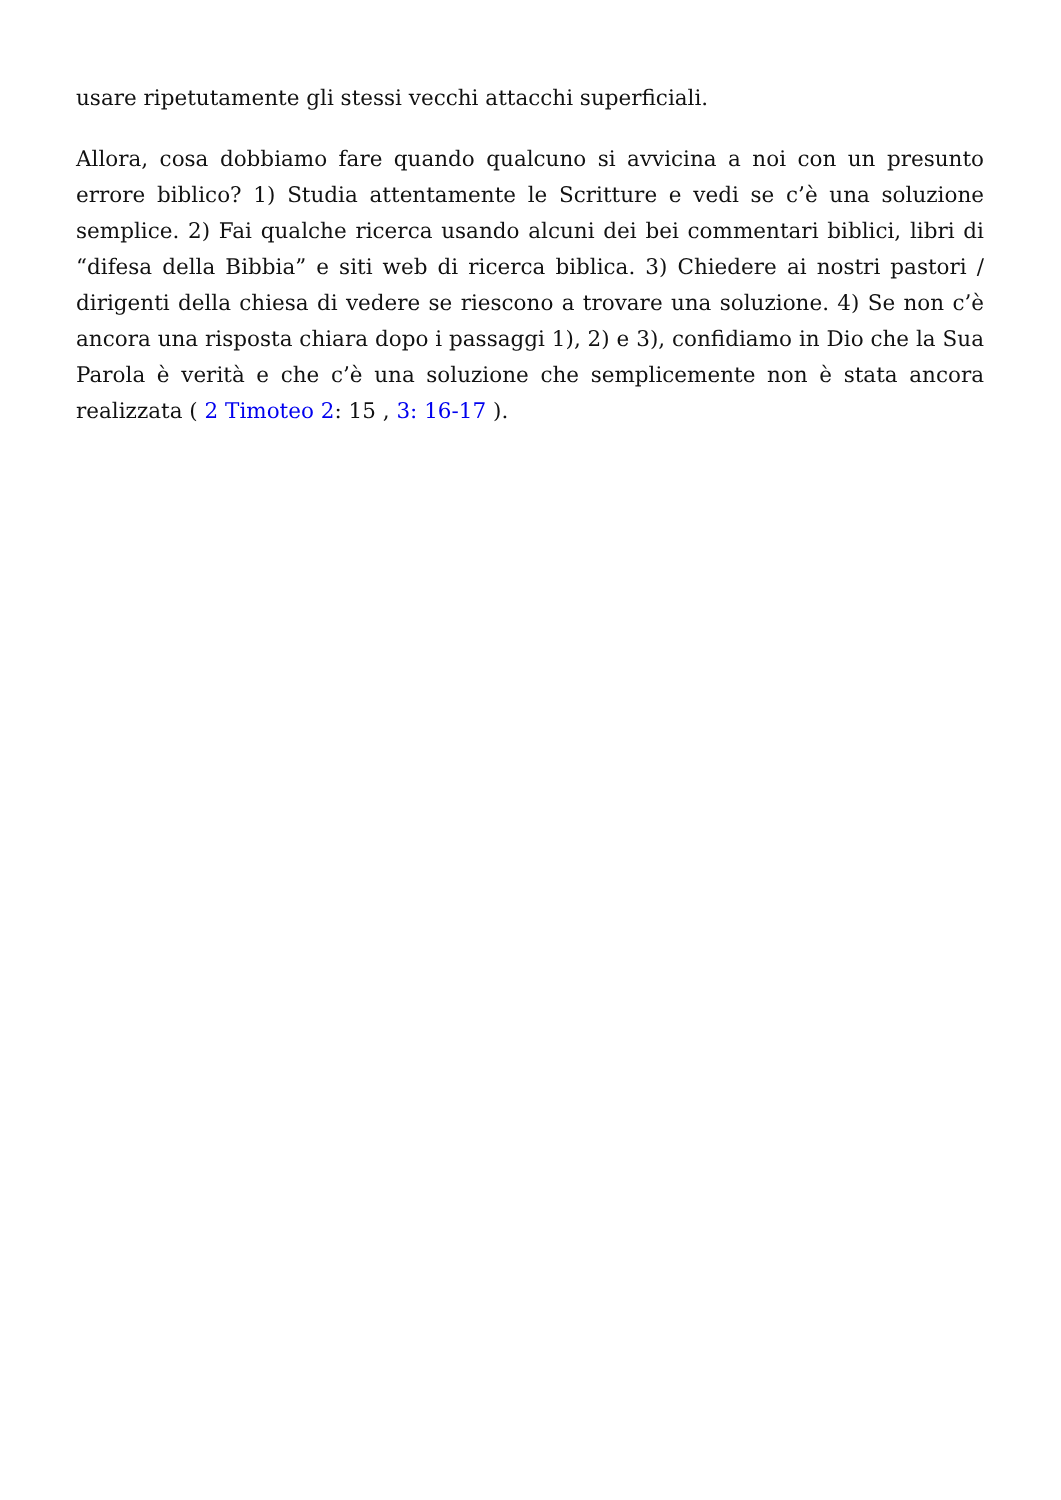usare ripetutamente gli stessi vecchi attacchi superficiali.
Allora, cosa dobbiamo fare quando qualcuno si avvicina a noi con un presunto errore biblico? 1) Studia attentamente le Scritture e vedi se c’è una soluzione semplice. 2) Fai qualche ricerca usando alcuni dei bei commentari biblici, libri di “difesa della Bibbia” e siti web di ricerca biblica. 3) Chiedere ai nostri pastori / dirigenti della chiesa di vedere se riescono a trovare una soluzione. 4) Se non c’è ancora una risposta chiara dopo i passaggi 1), 2) e 3), confidiamo in Dio che la Sua Parola è verità e che c’è una soluzione che semplicemente non è stata ancora realizzata ( 2 Timoteo 2: 15 , 3: 16-17 ).